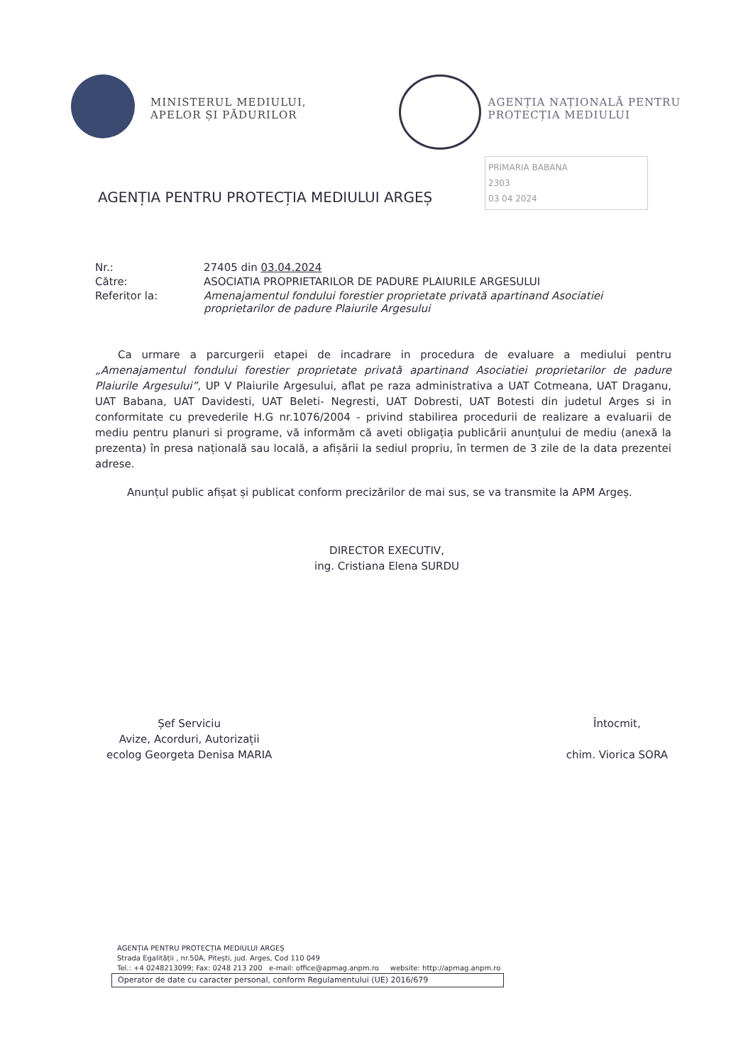MINISTERUL MEDIULUI,
APELOR ȘI PĂDURILOR
AGENȚIA NAȚIONALĂ PENTRU
PROTECȚIA MEDIULUI
PRIMARIA BABANA
2303
03 04 2024
AGENȚIA PENTRU PROTECȚIA MEDIULUI ARGEȘ
Nr.:
27405 din 03.04.2024
Către:
ASOCIATIA PROPRIETARILOR DE PADURE PLAIURILE ARGESULUI
Referitor la:
Amenajamentul fondului forestier proprietate privată apartinand Asociatiei proprietarilor de padure Plaiurile Argesului
Ca urmare a parcurgerii etapei de incadrare in procedura de evaluare a mediului pentru „Amenajamentul fondului forestier proprietate privată apartinand Asociatiei proprietarilor de padure Plaiurile Argesului”, UP V Plaiurile Argesului, aflat pe raza administrativa a UAT Cotmeana, UAT Draganu, UAT Babana, UAT Davidesti, UAT Beleti- Negresti, UAT Dobresti, UAT Botesti din judetul Arges si in conformitate cu prevederile H.G nr.1076/2004 - privind stabilirea procedurii de realizare a evaluarii de mediu pentru planuri si programe, vă informăm că aveti obligația publicării anunțului de mediu (anexă la prezenta) în presa națională sau locală, a afișării la sediul propriu, în termen de 3 zile de la data prezentei adrese.
Anunțul public afișat și publicat conform precizărilor de mai sus, se va transmite la APM Argeș.
DIRECTOR EXECUTIV,
ing. Cristiana Elena SURDU
Șef Serviciu
Avize, Acorduri, Autorizații
ecolog Georgeta Denisa MARIA
Întocmit,
chim. Viorica SORA
AGENȚIA PENTRU PROTECȚIA MEDIULUI ARGEȘ
Strada Egalității , nr.50A, Pitești, jud. Arges, Cod 110 049
Tel.: +4 0248213099; Fax: 0248 213 200 e-mail: office@apmag.anpm.ro website: http://apmag.anpm.ro
Operator de date cu caracter personal, conform Regulamentului (UE) 2016/679